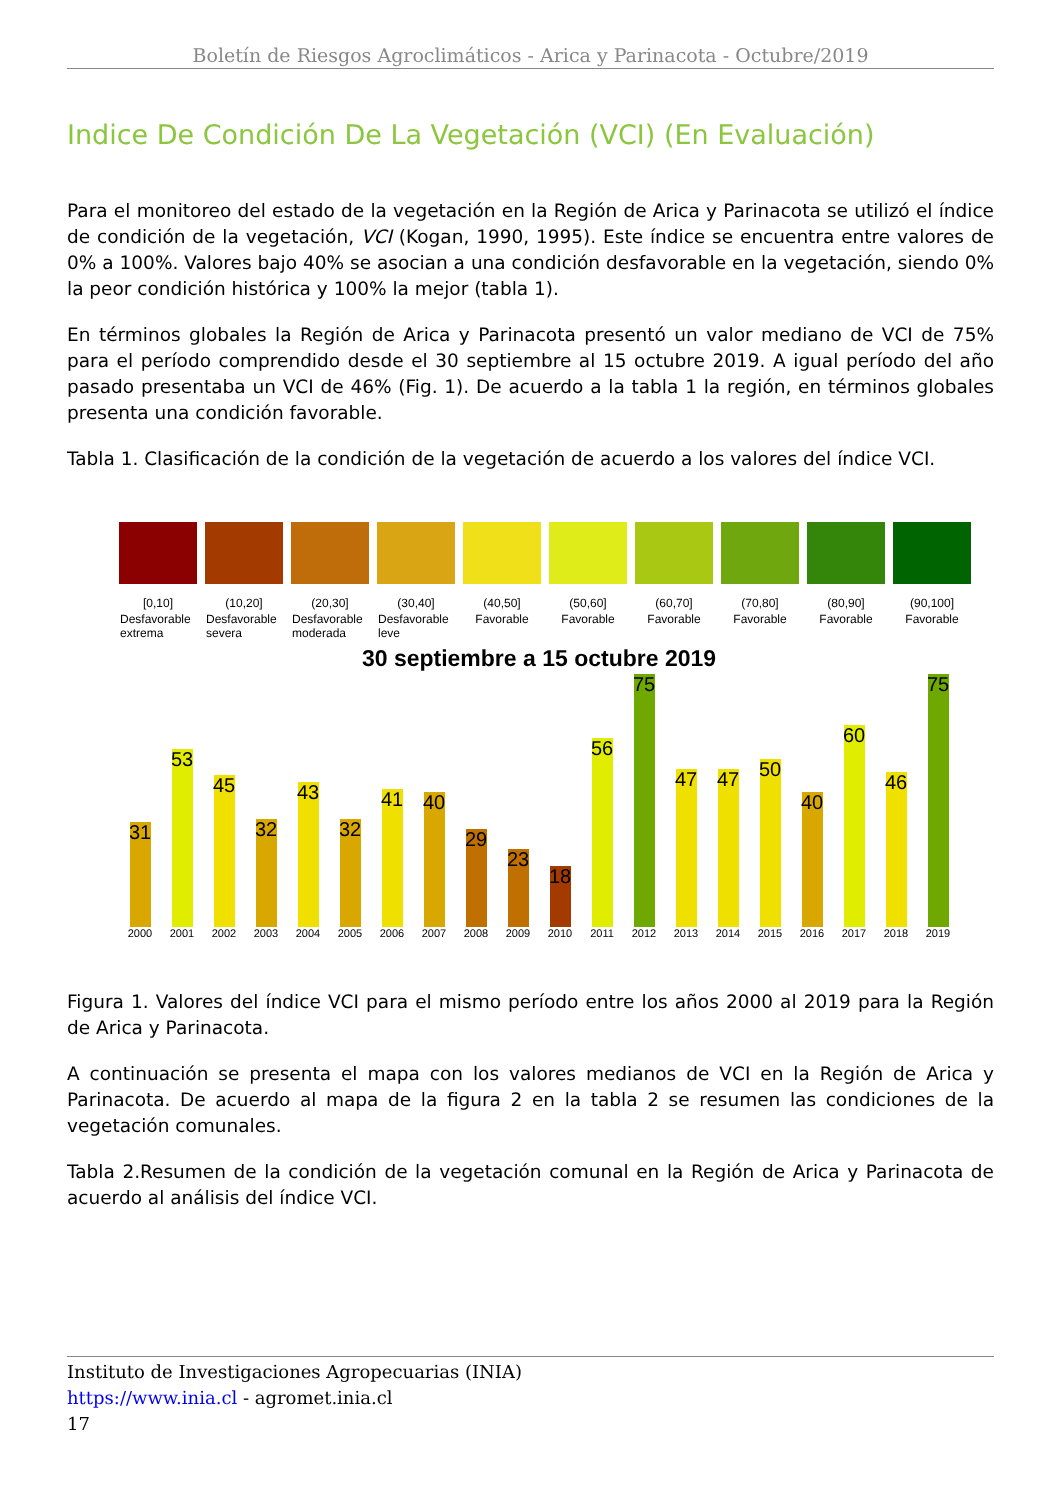Boletín de Riesgos Agroclimáticos - Arica y Parinacota - Octubre/2019
Indice De Condición De La Vegetación (VCI) (En Evaluación)
Para el monitoreo del estado de la vegetación en la Región de Arica y Parinacota se utilizó el índice de condición de la vegetación, VCI (Kogan, 1990, 1995). Este índice se encuentra entre valores de 0% a 100%. Valores bajo 40% se asocian a una condición desfavorable en la vegetación, siendo 0% la peor condición histórica y 100% la mejor (tabla 1).
En términos globales la Región de Arica y Parinacota presentó un valor mediano de VCI de 75% para el período comprendido desde el 30 septiembre al 15 octubre 2019. A igual período del año pasado presentaba un VCI de 46% (Fig. 1). De acuerdo a la tabla 1 la región, en términos globales presenta una condición favorable.
Tabla 1. Clasificación de la condición de la vegetación de acuerdo a los valores del índice VCI.
| [0,10] | (10,20] | (20,30] | (30,40] | (40,50] | (50,60] | (60,70] | (70,80] | (80,90] | (90,100] |
| Desfavorable extrema | Desfavorable severa | Desfavorable moderada | Desfavorable leve | Favorable | Favorable | Favorable | Favorable | Favorable | Favorable |
30 septiembre a 15 octubre 2019
31
53
45
32
43
32
41
40
29
23
18
56
75
47
47
50
40
60
46
75
2000 2001 2002 2003 2004 2005 2006 2007 2008 2009 2010 2011 2012 2013 2014 2015 2016 2017 2018 2019
Figura 1. Valores del índice VCI para el mismo período entre los años 2000 al 2019 para la Región de Arica y Parinacota.
A continuación se presenta el mapa con los valores medianos de VCI en la Región de Arica y Parinacota. De acuerdo al mapa de la figura 2 en la tabla 2 se resumen las condiciones de la vegetación comunales.
Tabla 2.Resumen de la condición de la vegetación comunal en la Región de Arica y Parinacota de acuerdo al análisis del índice VCI.
Instituto de Investigaciones Agropecuarias (INIA)
https://www.inia.cl - agromet.inia.cl
17